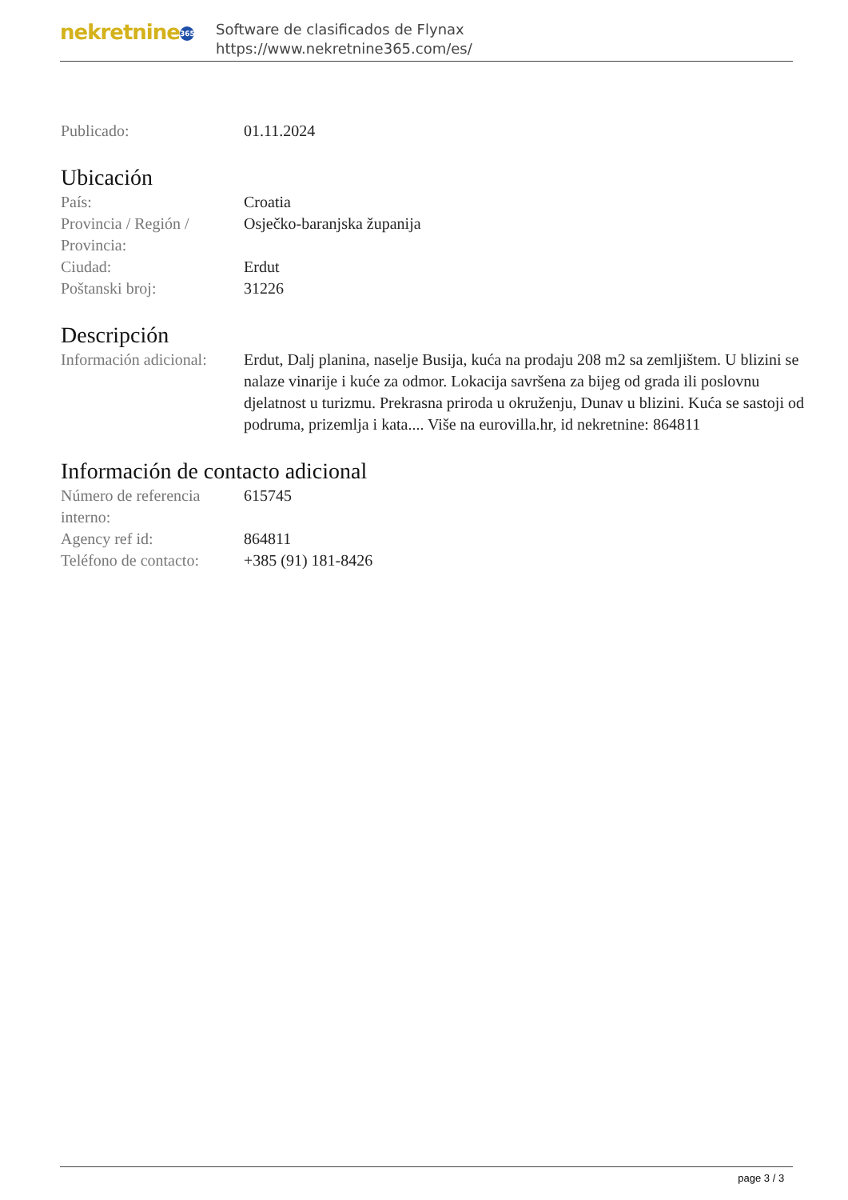nekretnine 365
Software de clasificados de Flynax
https://www.nekretnine365.com/es/
Publicado: 01.11.2024
Ubicación
País: Croatia
Provincia / Región / Provincia:
Osječko-baranjska županija
Ciudad: Erdut
Poštanski broj: 31226
Descripción
Información adicional:
Erdut, Dalj planina, naselje Busija, kuća na prodaju 208 m2 sa zemljištem. U blizini se nalaze vinarije i kuće za odmor. Lokacija savršena za bijeg od grada ili poslovnu djelatnost u turizmu. Prekrasna priroda u okruženju, Dunav u blizini. Kuća se sastoji od podruma, prizemlja i kata.... Više na eurovilla.hr, id nekretnine: 864811
Información de contacto adicional
Número de referencia interno:
615745
Agency ref id: 864811
Teléfono de contacto:
+385 (91) 181-8426
page 3 / 3